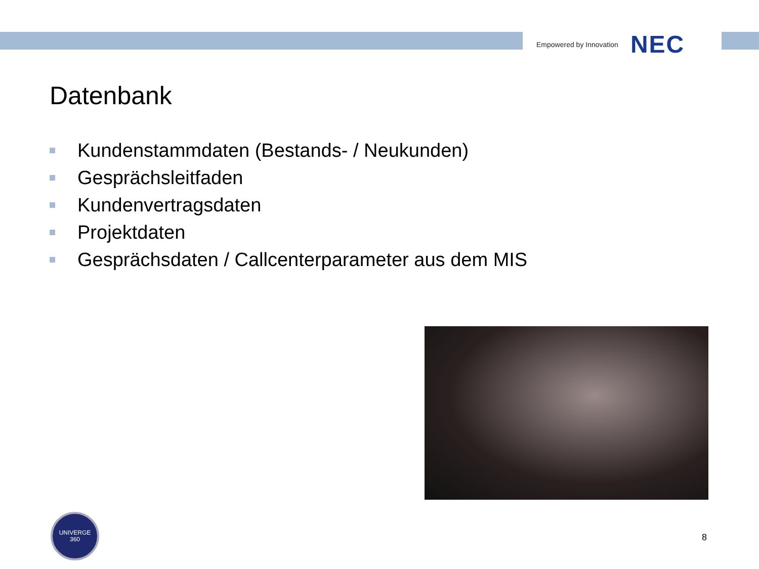Empowered by Innovation NEC
Datenbank
Kundenstammdaten (Bestands- / Neukunden)
Gesprächsleitfaden
Kundenvertragsdaten
Projektdaten
Gesprächsdaten / Callcenterparameter aus dem MIS
UNIVERGE
360
8